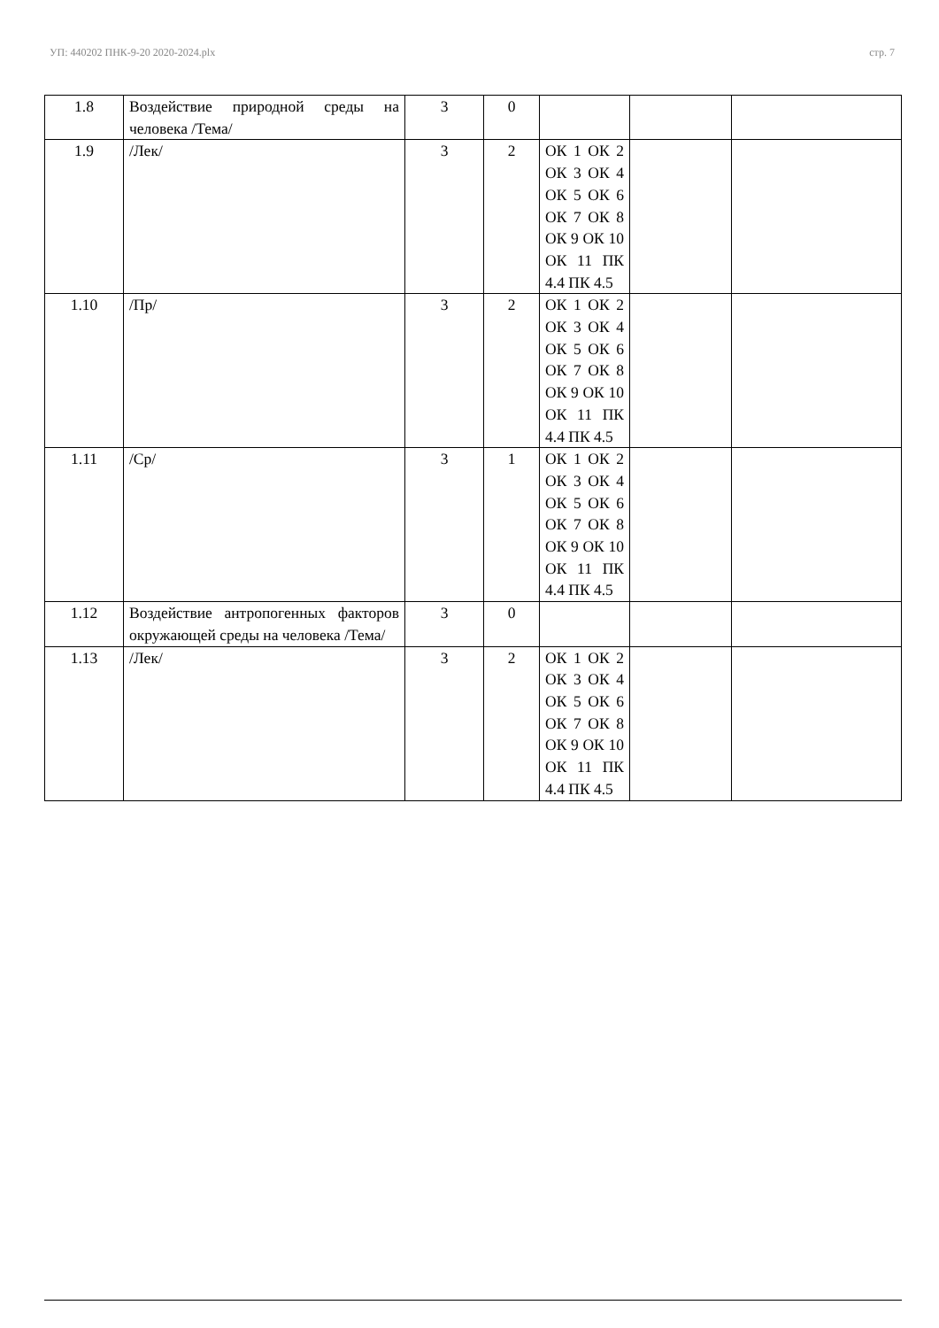УП: 440202 ПНК-9-20 2020-2024.plx стр. 7
| 1.8 | Воздействие природной среды на человека /Тема/ | 3 | 0 | | | |
| 1.9 | /Лек/ | 3 | 2 | ОК 1 ОК 2 ОК 3 ОК 4 ОК 5 ОК 6 ОК 7 ОК 8 ОК 9 ОК 10 ОК 11 ПК 4.4 ПК 4.5 | | |
| 1.10 | /Пр/ | 3 | 2 | ОК 1 ОК 2 ОК 3 ОК 4 ОК 5 ОК 6 ОК 7 ОК 8 ОК 9 ОК 10 ОК 11 ПК 4.4 ПК 4.5 | | |
| 1.11 | /Ср/ | 3 | 1 | ОК 1 ОК 2 ОК 3 ОК 4 ОК 5 ОК 6 ОК 7 ОК 8 ОК 9 ОК 10 ОК 11 ПК 4.4 ПК 4.5 | | |
| 1.12 | Воздействие антропогенных факторов окружающей среды на человека /Тема/ | 3 | 0 | | | |
| 1.13 | /Лек/ | 3 | 2 | ОК 1 ОК 2 ОК 3 ОК 4 ОК 5 ОК 6 ОК 7 ОК 8 ОК 9 ОК 10 ОК 11 ПК 4.4 ПК 4.5 | | |